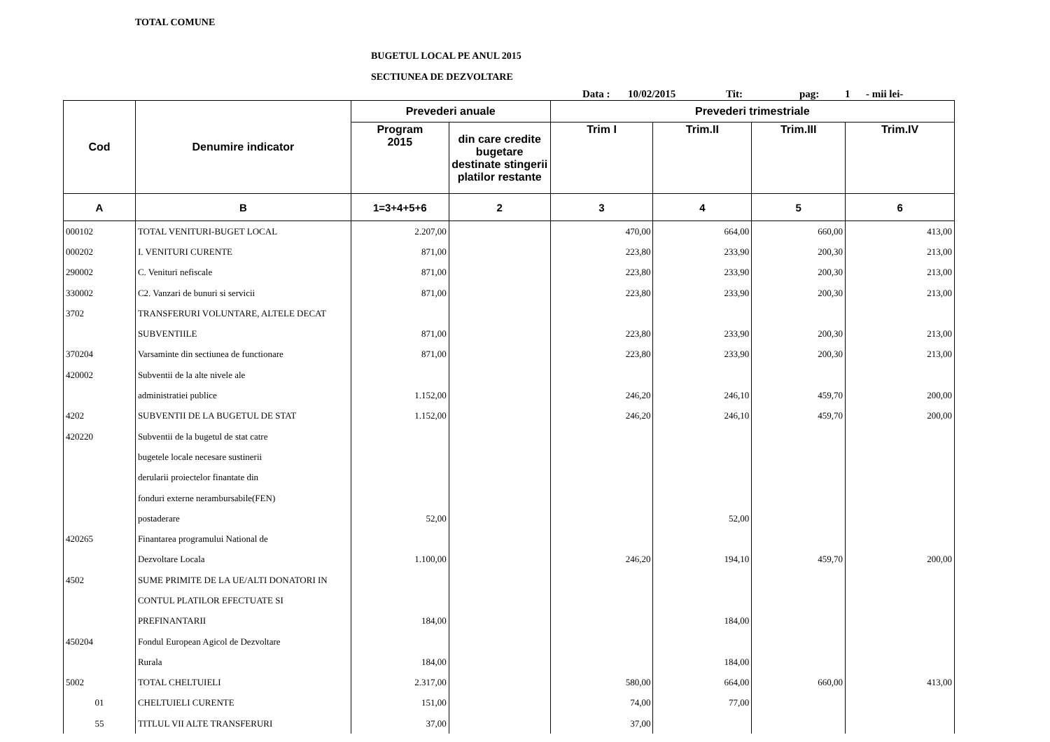TOTAL COMUNE
BUGETUL LOCAL PE ANUL 2015
SECTIUNEA DE DEZVOLTARE
Data : 10/02/2015 Tit: pag: 1 - mii lei-
| Cod | Denumire indicator | Prevederi anuale | | Prevederi trimestriale | | | |
| --- | --- | --- | --- | --- | --- | --- | --- |
| | | Program 2015 | din care credite bugetare destinate stingerii platilor restante | Trim I | Trim.II | Trim.III | Trim.IV |
| A | B | 1=3+4+5+6 | 2 | 3 | 4 | 5 | 6 |
| 000102 | TOTAL VENITURI-BUGET LOCAL | 2.207,00 | | 470,00 | 664,00 | 660,00 | 413,00 |
| 000202 | I. VENITURI CURENTE | 871,00 | | 223,80 | 233,90 | 200,30 | 213,00 |
| 290002 | C. Venituri nefiscale | 871,00 | | 223,80 | 233,90 | 200,30 | 213,00 |
| 330002 | C2. Vanzari de bunuri si servicii | 871,00 | | 223,80 | 233,90 | 200,30 | 213,00 |
| 3702 | TRANSFERURI VOLUNTARE, ALTELE DECAT | | | | | | |
| | SUBVENTIILE | 871,00 | | 223,80 | 233,90 | 200,30 | 213,00 |
| 370204 | Varsaminte din sectiunea de functionare | 871,00 | | 223,80 | 233,90 | 200,30 | 213,00 |
| 420002 | Subventii de la alte nivele ale | | | | | | |
| | administratiei publice | 1.152,00 | | 246,20 | 246,10 | 459,70 | 200,00 |
| 4202 | SUBVENTII DE LA BUGETUL DE STAT | 1.152,00 | | 246,20 | 246,10 | 459,70 | 200,00 |
| 420220 | Subventii de la bugetul de stat catre | | | | | | |
| | bugetele locale necesare sustinerii | | | | | | |
| | derularii proiectelor finantate din | | | | | | |
| | fonduri externe nerambursabile(FEN) | | | | | | |
| | postaderare | 52,00 | | | 52,00 | | |
| 420265 | Finantarea programului National de | | | | | | |
| | Dezvoltare Locala | 1.100,00 | | 246,20 | 194,10 | 459,70 | 200,00 |
| 4502 | SUME PRIMITE DE LA UE/ALTI DONATORI IN | | | | | | |
| | CONTUL PLATILOR EFECTUATE SI | | | | | | |
| | PREFINANTARII | 184,00 | | | 184,00 | | |
| 450204 | Fondul European Agicol de Dezvoltare | | | | | | |
| | Rurala | 184,00 | | | 184,00 | | |
| 5002 | TOTAL CHELTUIELI | 2.317,00 | | 580,00 | 664,00 | 660,00 | 413,00 |
| 01 | CHELTUIELI CURENTE | 151,00 | | 74,00 | 77,00 | | |
| 55 | TITLUL VII ALTE TRANSFERURI | 37,00 | | 37,00 | | | |